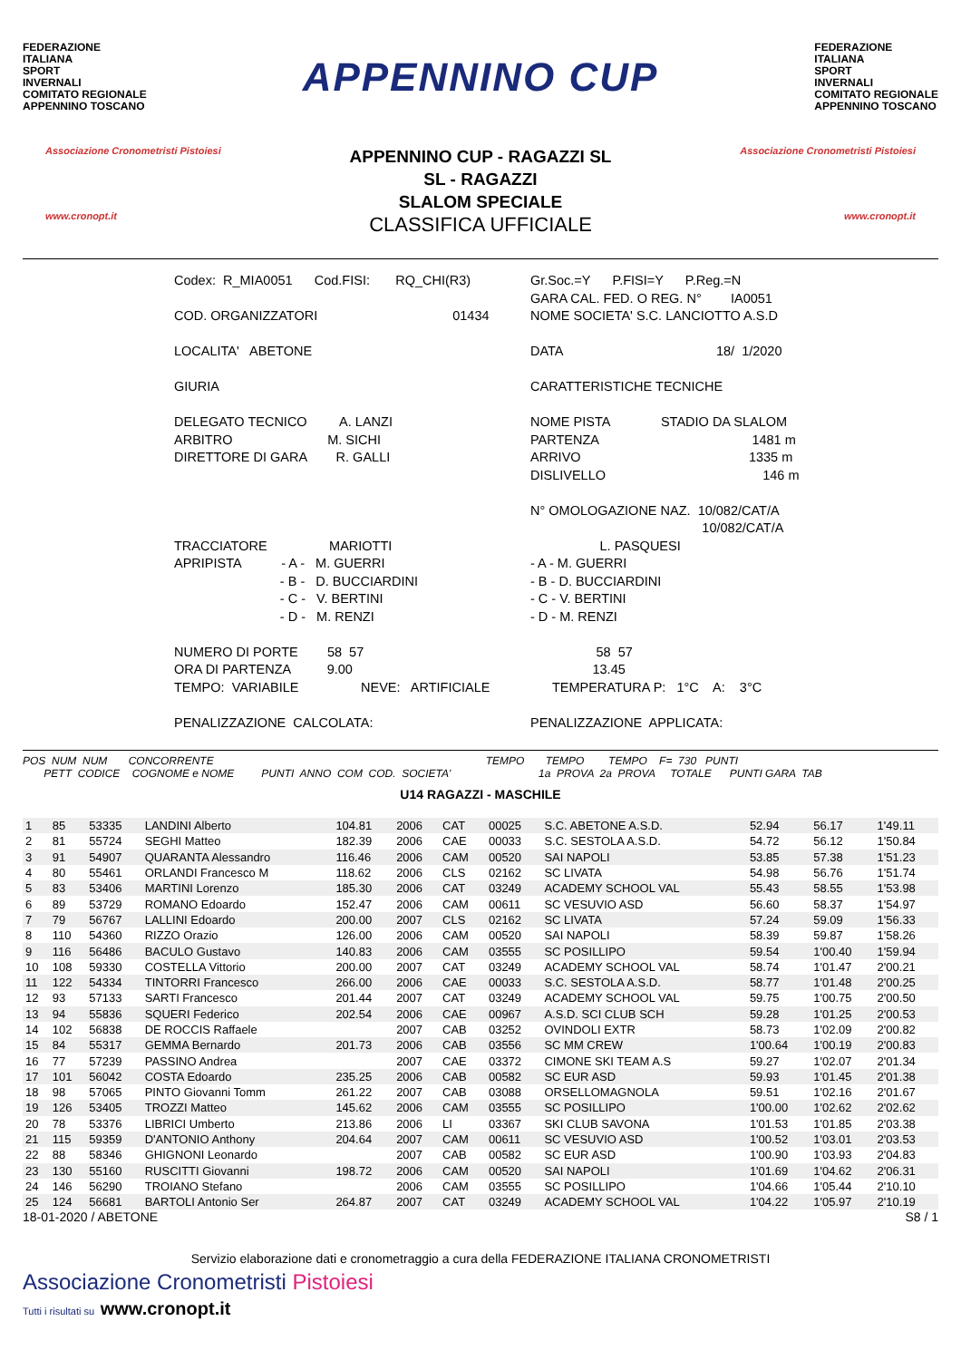FEDERAZIONE
ITALIANA
SPORT
INVERNALI
COMITATO REGIONALE
APPENNINO TOSCANO
APPENNINO CUP
FEDERAZIONE
ITALIANA
SPORT
INVERNALI
COMITATO REGIONALE
APPENNINO TOSCANO
Associazione Cronometristi Pistoiesi
www.cronopt.it
APPENNINO CUP - RAGAZZI SL
SL - RAGAZZI
SLALOM SPECIALE
CLASSIFICA UFFICIALE
Associazione Cronometristi Pistoiesi
www.cronopt.it
Codex: R_MIA0051 Cod.FISI: RQ_CHI(R3)
Gr.Soc.=Y P.FISI=Y P.Reg.=N GARA CAL. FED. O REG. N° IA0051
COD. ORGANIZZATORI 01434
NOME SOCIETA' S.C. LANCIOTTO A.S.D
LOCALITA' ABETONE
DATA 18/ 1/2020
GIURIA
CARATTERISTICHE TECNICHE
DELEGATO TECNICO A. LANZI ARBITRO M. SICHI DIRETTORE DI GARA R. GALLI
NOME PISTA STADIO DA SLALOM PARTENZA 1481 m ARRIVO 1335 m DISLIVELLO 146 m
TRACCIATORE MARIOTTI APRIPISTA - A - M. GUERRI - B - D. BUCCIARDINI - C - V. BERTINI - D - M. RENZI
N° OMOLOGAZIONE NAZ. 10/082/CAT/A 10/082/CAT/A L. PASQUESI - A - M. GUERRI - B - D. BUCCIARDINI - C - V. BERTINI - D - M. RENZI
NUMERO DI PORTE 58 57 ORA DI PARTENZA 9.00 TEMPO: VARIABILE NEVE: ARTIFICIALE
58 57 13.45 TEMPERATURA P: 1°C A: 3°C
PENALIZZAZIONE CALCOLATA:
PENALIZZAZIONE APPLICATA:
POS NUM NUM CONCORRENTE TEMPO TEMPO TEMPO F= 730 PUNTI PETT CODICE COGNOME e NOME PUNTI ANNO COM COD. SOCIETA' 1a PROVA 2a PROVA TOTALE PUNTI GARA TAB
U14 RAGAZZI - MASCHILE
| 1 | 85 | 53335 | LANDINI Alberto | 104.81 | 2006 | CAT | 00025 | S.C. ABETONE A.S.D. | 52.94 | 56.17 | 1'49.11 |
| 2 | 81 | 55724 | SEGHI Matteo | 182.39 | 2006 | CAE | 00033 | S.C. SESTOLA A.S.D. | 54.72 | 56.12 | 1'50.84 |
| 3 | 91 | 54907 | QUARANTA Alessandro | 116.46 | 2006 | CAM | 00520 | SAI NAPOLI | 53.85 | 57.38 | 1'51.23 |
| 4 | 80 | 55461 | ORLANDI Francesco M | 118.62 | 2006 | CLS | 02162 | SC LIVATA | 54.98 | 56.76 | 1'51.74 |
| 5 | 83 | 53406 | MARTINI Lorenzo | 185.30 | 2006 | CAT | 03249 | ACADEMY SCHOOL VAL | 55.43 | 58.55 | 1'53.98 |
| 6 | 89 | 53729 | ROMANO Edoardo | 152.47 | 2006 | CAM | 00611 | SC VESUVIO ASD | 56.60 | 58.37 | 1'54.97 |
| 7 | 79 | 56767 | LALLINI Edoardo | 200.00 | 2007 | CLS | 02162 | SC LIVATA | 57.24 | 59.09 | 1'56.33 |
| 8 | 110 | 54360 | RIZZO Orazio | 126.00 | 2006 | CAM | 00520 | SAI NAPOLI | 58.39 | 59.87 | 1'58.26 |
| 9 | 116 | 56486 | BACULO Gustavo | 140.83 | 2006 | CAM | 03555 | SC POSILLIPO | 59.54 | 1'00.40 | 1'59.94 |
| 10 | 108 | 59330 | COSTELLA Vittorio | 200.00 | 2007 | CAT | 03249 | ACADEMY SCHOOL VAL | 58.74 | 1'01.47 | 2'00.21 |
| 11 | 122 | 54334 | TINTORRI Francesco | 266.00 | 2006 | CAE | 00033 | S.C. SESTOLA A.S.D. | 58.77 | 1'01.48 | 2'00.25 |
| 12 | 93 | 57133 | SARTI Francesco | 201.44 | 2007 | CAT | 03249 | ACADEMY SCHOOL VAL | 59.75 | 1'00.75 | 2'00.50 |
| 13 | 94 | 55836 | SQUERI Federico | 202.54 | 2006 | CAE | 00967 | A.S.D. SCI CLUB SCH | 59.28 | 1'01.25 | 2'00.53 |
| 14 | 102 | 56838 | DE ROCCIS Raffaele | | 2007 | CAB | 03252 | OVINDOLI EXTR | 58.73 | 1'02.09 | 2'00.82 |
| 15 | 84 | 55317 | GEMMA Bernardo | 201.73 | 2006 | CAB | 03556 | SC MM CREW | 1'00.64 | 1'00.19 | 2'00.83 |
| 16 | 77 | 57239 | PASSINO Andrea | | 2007 | CAE | 03372 | CIMONE SKI TEAM A.S | 59.27 | 1'02.07 | 2'01.34 |
| 17 | 101 | 56042 | COSTA Edoardo | 235.25 | 2006 | CAB | 00582 | SC EUR ASD | 59.93 | 1'01.45 | 2'01.38 |
| 18 | 98 | 57065 | PINTO Giovanni Tomm | 261.22 | 2007 | CAB | 03088 | ORSELLOMAGNOLA | 59.51 | 1'02.16 | 2'01.67 |
| 19 | 126 | 53405 | TROZZI Matteo | 145.62 | 2006 | CAM | 03555 | SC POSILLIPO | 1'00.00 | 1'02.62 | 2'02.62 |
| 20 | 78 | 53376 | LIBRICI Umberto | 213.86 | 2006 | LI | 03367 | SKI CLUB SAVONA | 1'01.53 | 1'01.85 | 2'03.38 |
| 21 | 115 | 59359 | D'ANTONIO Anthony | 204.64 | 2007 | CAM | 00611 | SC VESUVIO ASD | 1'00.52 | 1'03.01 | 2'03.53 |
| 22 | 88 | 58346 | GHIGNONI Leonardo | | 2007 | CAB | 00582 | SC EUR ASD | 1'00.90 | 1'03.93 | 2'04.83 |
| 23 | 130 | 55160 | RUSCITTI Giovanni | 198.72 | 2006 | CAM | 00520 | SAI NAPOLI | 1'01.69 | 1'04.62 | 2'06.31 |
| 24 | 146 | 56290 | TROIANO Stefano | | 2006 | CAM | 03555 | SC POSILLIPO | 1'04.66 | 1'05.44 | 2'10.10 |
| 25 | 124 | 56681 | BARTOLI Antonio Ser | 264.87 | 2007 | CAT | 03249 | ACADEMY SCHOOL VAL | 1'04.22 | 1'05.97 | 2'10.19 |
18-01-2020 / ABETONE S8 / 1
Servizio elaborazione dati e cronometraggio a cura della FEDERAZIONE ITALIANA CRONOMETRISTI
Associazione Cronometristi Pistoiesi
Tutti i risultati su www.cronopt.it